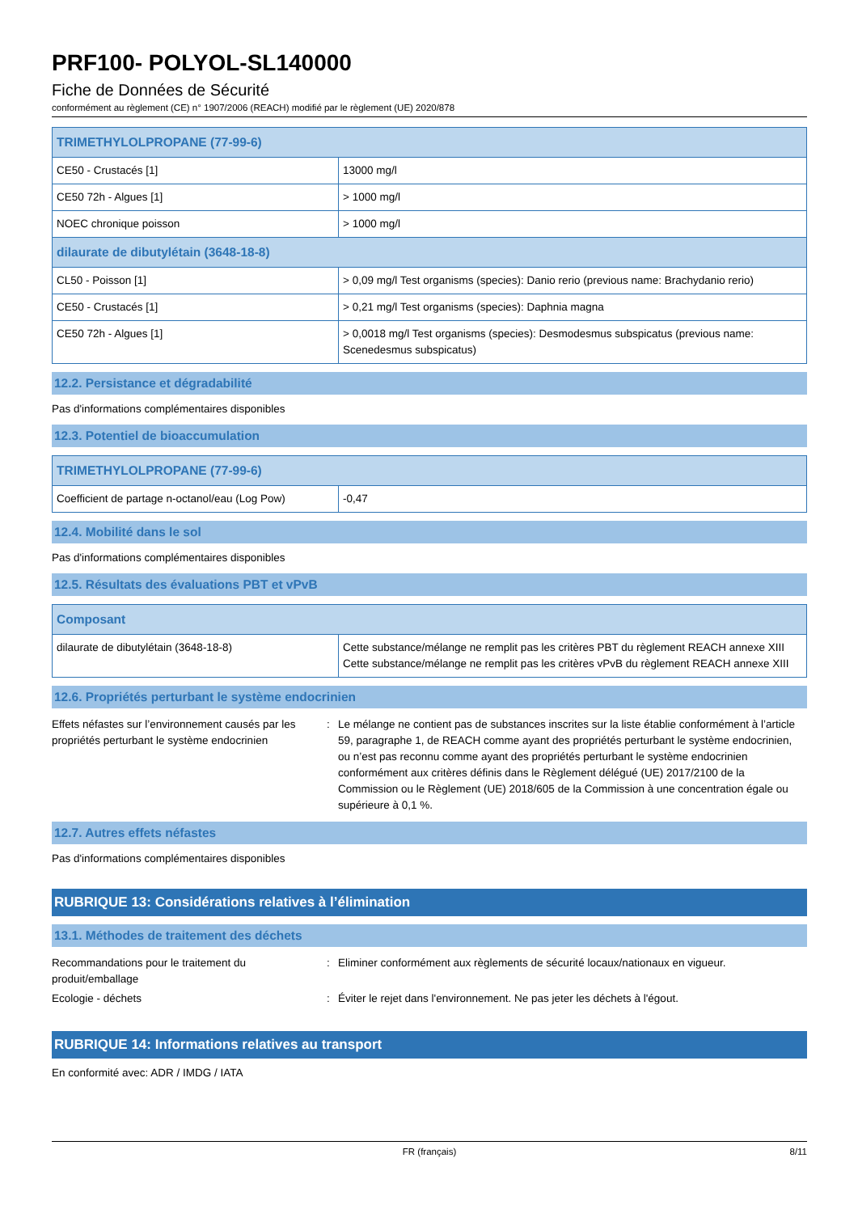PRF100- POLYOL-SL140000
Fiche de Données de Sécurité
conformément au règlement (CE) n° 1907/2006 (REACH) modifié par le règlement (UE) 2020/878
| TRIMETHYLOLPROPANE (77-99-6) | |
| --- | --- |
| CE50 - Crustacés [1] | 13000 mg/l |
| CE50 72h - Algues [1] | > 1000 mg/l |
| NOEC chronique poisson | > 1000 mg/l |
| dilaurate de dibutylétain (3648-18-8) | |
| CL50 - Poisson [1] | > 0,09 mg/l Test organisms (species): Danio rerio (previous name: Brachydanio rerio) |
| CE50 - Crustacés [1] | > 0,21 mg/l Test organisms (species): Daphnia magna |
| CE50 72h - Algues [1] | > 0,0018 mg/l Test organisms (species): Desmodesmus subspicatus (previous name: Scenedesmus subspicatus) |
12.2. Persistance et dégradabilité
Pas d'informations complémentaires disponibles
12.3. Potentiel de bioaccumulation
| TRIMETHYLOLPROPANE (77-99-6) | |
| --- | --- |
| Coefficient de partage n-octanol/eau (Log Pow) | -0,47 |
12.4. Mobilité dans le sol
Pas d'informations complémentaires disponibles
12.5. Résultats des évaluations PBT et vPvB
| Composant | |
| --- | --- |
| dilaurate de dibutylétain (3648-18-8) | Cette substance/mélange ne remplit pas les critères PBT du règlement REACH annexe XIII Cette substance/mélange ne remplit pas les critères vPvB du règlement REACH annexe XIII |
12.6. Propriétés perturbant le système endocrinien
Effets néfastes sur l’environnement causés par les propriétés perturbant le système endocrinien
: Le mélange ne contient pas de substances inscrites sur la liste établie conformément à l’article 59, paragraphe 1, de REACH comme ayant des propriétés perturbant le système endocrinien, ou n’est pas reconnu comme ayant des propriétés perturbant le système endocrinien conformément aux critères définis dans le Règlement délégué (UE) 2017/2100 de la Commission ou le Règlement (UE) 2018/605 de la Commission à une concentration égale ou supérieure à 0,1 %.
12.7. Autres effets néfastes
Pas d'informations complémentaires disponibles
RUBRIQUE 13: Considérations relatives à l’élimination
13.1. Méthodes de traitement des déchets
Recommandations pour le traitement du produit/emballage
: Eliminer conformément aux règlements de sécurité locaux/nationaux en vigueur.
Ecologie - déchets : Éviter le rejet dans l'environnement. Ne pas jeter les déchets à l'égout.
RUBRIQUE 14: Informations relatives au transport
En conformité avec: ADR / IMDG / IATA
FR (français) 8/11